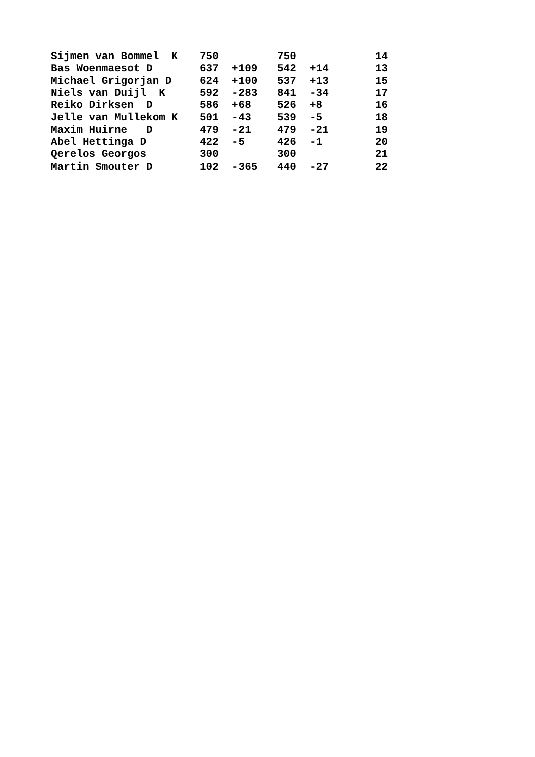| Sijmen van Bommel K | 750 | | 750 | | 14 |
| Bas Woenmaesot D | 637 | +109 | 542 | +14 | 13 |
| Michael Grigorjan D | 624 | +100 | 537 | +13 | 15 |
| Niels van Duijl K | 592 | -283 | 841 | -34 | 17 |
| Reiko Dirksen D | 586 | +68 | 526 | +8 | 16 |
| Jelle van Mullekom K | 501 | -43 | 539 | -5 | 18 |
| Maxim Huirne D | 479 | -21 | 479 | -21 | 19 |
| Abel Hettinga D | 422 | -5 | 426 | -1 | 20 |
| Qerelos Georgos | 300 | | 300 | | 21 |
| Martin Smouter D | 102 | -365 | 440 | -27 | 22 |